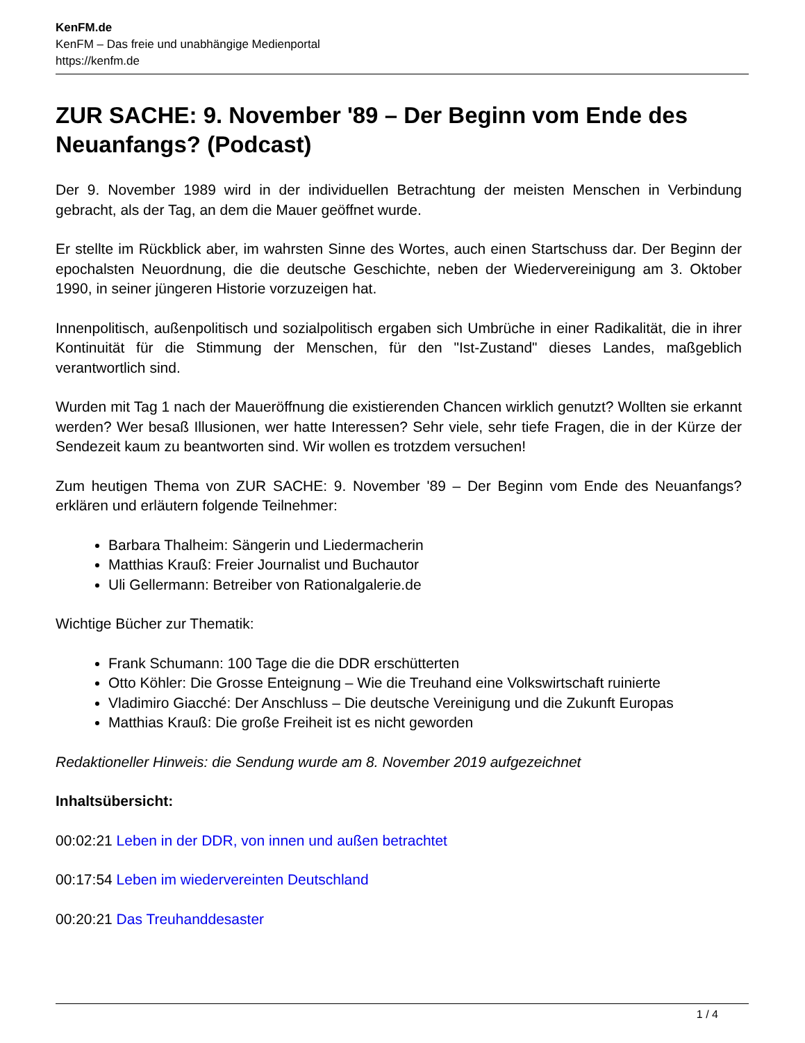KenFM.de
KenFM – Das freie und unabhängige Medienportal
https://kenfm.de
ZUR SACHE: 9. November '89 – Der Beginn vom Ende des Neuanfangs? (Podcast)
Der 9. November 1989 wird in der individuellen Betrachtung der meisten Menschen in Verbindung gebracht, als der Tag, an dem die Mauer geöffnet wurde.
Er stellte im Rückblick aber, im wahrsten Sinne des Wortes, auch einen Startschuss dar. Der Beginn der epochalsten Neuordnung, die die deutsche Geschichte, neben der Wiedervereinigung am 3. Oktober 1990, in seiner jüngeren Historie vorzuzeigen hat.
Innenpolitisch, außenpolitisch und sozialpolitisch ergaben sich Umbrüche in einer Radikalität, die in ihrer Kontinuität für die Stimmung der Menschen, für den "Ist-Zustand" dieses Landes, maßgeblich verantwortlich sind.
Wurden mit Tag 1 nach der Maueröffnung die existierenden Chancen wirklich genutzt? Wollten sie erkannt werden? Wer besaß Illusionen, wer hatte Interessen? Sehr viele, sehr tiefe Fragen, die in der Kürze der Sendezeit kaum zu beantworten sind. Wir wollen es trotzdem versuchen!
Zum heutigen Thema von ZUR SACHE: 9. November '89 – Der Beginn vom Ende des Neuanfangs? erklären und erläutern folgende Teilnehmer:
Barbara Thalheim: Sängerin und Liedermacherin
Matthias Krauß: Freier Journalist und Buchautor
Uli Gellermann: Betreiber von Rationalgalerie.de
Wichtige Bücher zur Thematik:
Frank Schumann: 100 Tage die die DDR erschütterten
Otto Köhler: Die Grosse Enteignung – Wie die Treuhand eine Volkswirtschaft ruinierte
Vladimiro Giacché: Der Anschluss – Die deutsche Vereinigung und die Zukunft Europas
Matthias Krauß: Die große Freiheit ist es nicht geworden
Redaktioneller Hinweis: die Sendung wurde am 8. November 2019 aufgezeichnet
Inhaltsübersicht:
00:02:21 Leben in der DDR, von innen und außen betrachtet
00:17:54 Leben im wiedervereinten Deutschland
00:20:21 Das Treuhanddesaster
1 / 4